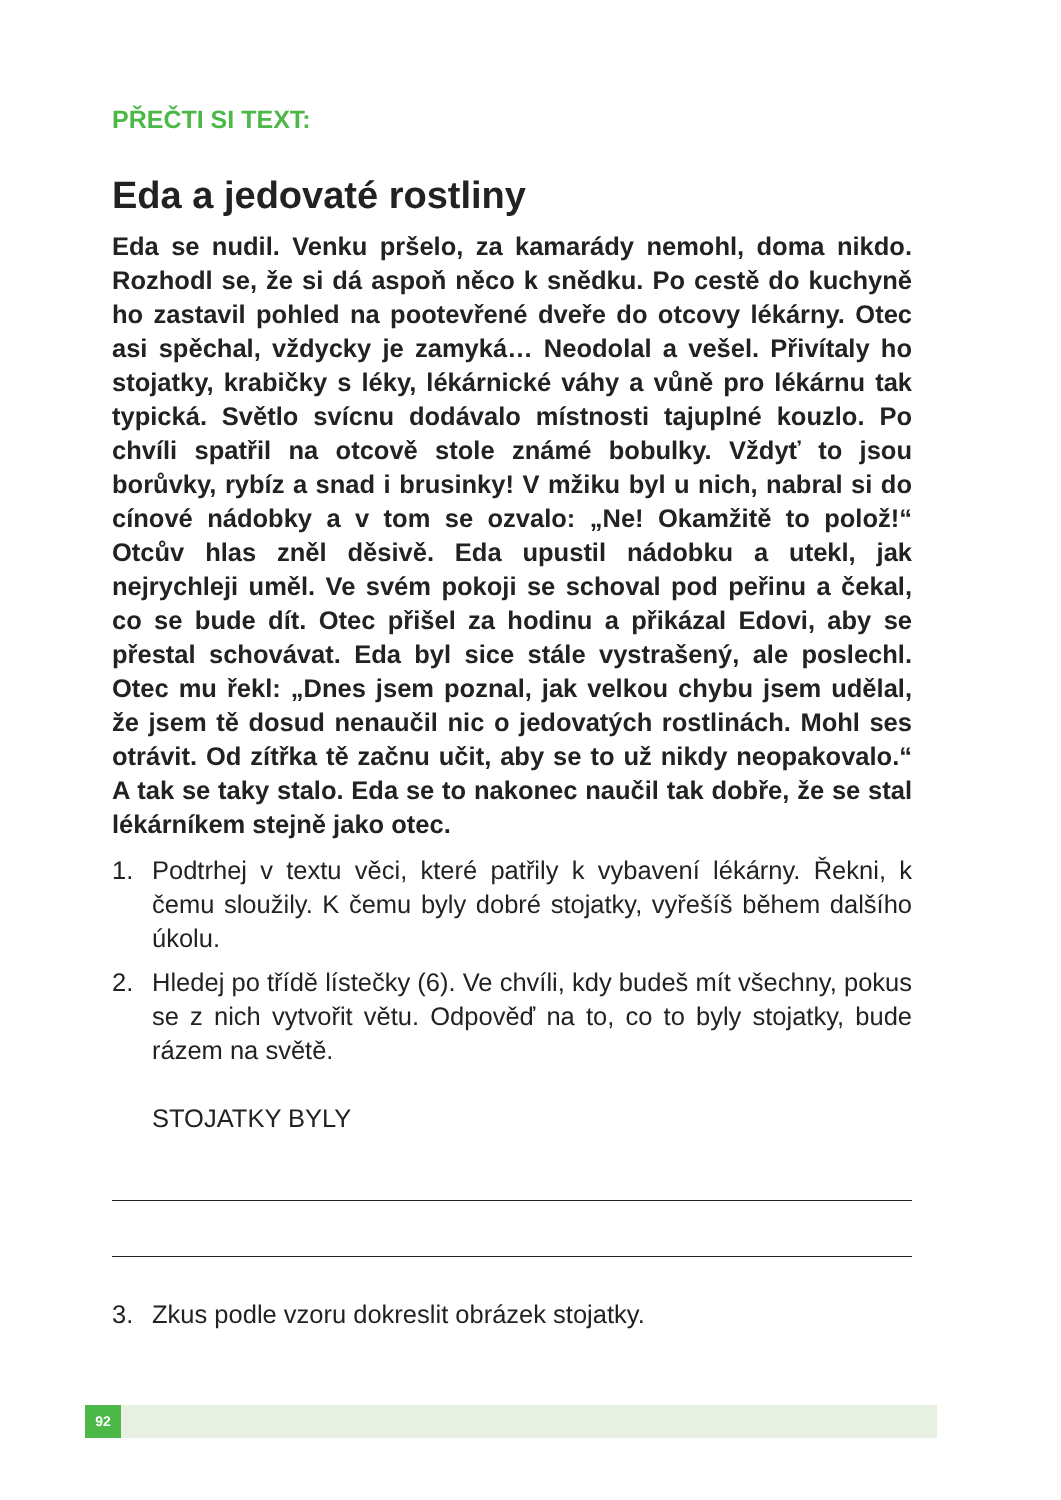PŘEČTI SI TEXT:
Eda a jedovaté rostliny
Eda se nudil. Venku pršelo, za kamarády nemohl, doma nikdo. Rozhodl se, že si dá aspoň něco k snědku. Po cestě do kuchyně ho zastavil pohled na pootevřené dveře do otcovy lékárny. Otec asi spěchal, vždycky je zamyká… Neodolal a vešel. Přivítaly ho stojatky, krabičky s léky, lékárnické váhy a vůně pro lékárnu tak typická. Světlo svícnu dodávalo místnosti tajuplné kouzlo. Po chvíli spatřil na otcově stole známé bobulky. Vždyť to jsou borůvky, rybíz a snad i brusinky! V mžiku byl u nich, nabral si do cínové nádobky a v tom se ozvalo: „Ne! Okamžitě to polož!“ Otcův hlas zněl děsivě. Eda upustil nádobku a utekl, jak nejrychleji uměl. Ve svém pokoji se schoval pod peřinu a čekal, co se bude dít. Otec přišel za hodinu a přikázal Edovi, aby se přestal schovávat. Eda byl sice stále vystrašený, ale poslechl. Otec mu řekl: „Dnes jsem poznal, jak velkou chybu jsem udělal, že jsem tě dosud nenaučil nic o jedovatých rostlinách. Mohl ses otrávit. Od zítřka tě začnu učit, aby se to už nikdy neopakovalo.“ A tak se taky stalo. Eda se to nakonec naučil tak dobře, že se stal lékárníkem stejně jako otec.
1. Podtrhej v textu věci, které patřily k vybavení lékárny. Řekni, k čemu sloužily. K čemu byly dobré stojatky, vyřešíš během dalšího úkolu.
2. Hledej po třídě lístečky (6). Ve chvíli, kdy budeš mít všechny, pokus se z nich vytvořit větu. Odpověď na to, co to byly stojatky, bude rázem na světě.
STOJATKY BYLY
3. Zkus podle vzoru dokreslit obrázek stojatky.
92